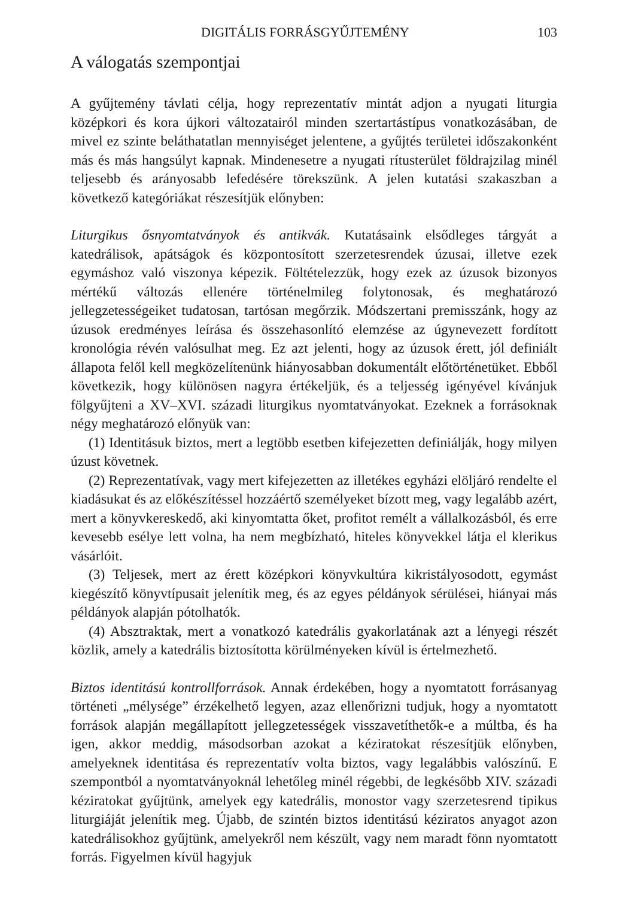DIGITÁLIS FORRÁSGYŰJTEMÉNY 103
A válogatás szempontjai
A gyűjtemény távlati célja, hogy reprezentatív mintát adjon a nyugati liturgia középkori és kora újkori változatairól minden szertartástípus vonatkozásában, de mivel ez szinte beláthatatlan mennyiséget jelentene, a gyűjtés területei idő­szakonként más és más hangsúlyt kapnak. Mindenesetre a nyugati rítusterü­let földrajzilag minél teljesebb és arányosabb lefedésére törekszünk. A jelen kutatási szakaszban a következő kategóriákat részesítjük előnyben:
Liturgikus ősnyomtatványok és antikvák. Kutatásaink elsődleges tárgyát a katedrálisok, apátságok és központosított szerzetesrendek úzusai, illetve ezek egymáshoz való viszonya képezik. Föltételezzük, hogy ezek az úzusok bizonyos mértékű változás ellenére történelmileg folytonosak, és meghatározó jellegzetességeiket tudatosan, tartósan megőrzik. Módszertani premisszánk, hogy az úzusok eredményes leírása és összehasonlító elemzése az úgynevezett fordított kronológia révén valósulhat meg. Ez azt jelenti, hogy az úzusok érett, jól definiált állapota felől kell megközelítenünk hiányosabban dokumentált előtörténetüket. Ebből következik, hogy különösen nagyra értékeljük, és a teljesség igényével kívánjuk fölgyűjteni a XV–XVI. századi liturgikus nyomtatványokat. Ezeknek a forrásoknak négy meghatározó előnyük van:
(1) Identitásuk biztos, mert a legtöbb esetben kifejezetten definiálják, hogy milyen úzust követnek.
(2) Reprezentatívak, vagy mert kifejezetten az illetékes egyházi elöljáró rendelte el kiadásukat és az előkészítéssel hozzáértő személyeket bízott meg, vagy legalább azért, mert a könyvkereskedő, aki kinyomtatta őket, profitot remélt a vállalkozásból, és erre kevesebb esélye lett volna, ha nem megbízható, hiteles könyvekkel látja el klerikus vásárlóit.
(3) Teljesek, mert az érett középkori könyvkultúra kikristályosodott, egymást kiegészítő könyvtípusait jelenítik meg, és az egyes példányok sérülései, hiányai más példányok alapján pótolhatók.
(4) Absztraktak, mert a vonatkozó katedrális gyakorlatának azt a lényegi részét közlik, amely a katedrális biztosította körülményeken kívül is értelmezhető.
Biztos identitású kontrollforrások. Annak érdekében, hogy a nyomtatott forrásanyag történeti „mélysége” érzékelhető legyen, azaz ellenőrizni tudjuk, hogy a nyomtatott források alapján megállapított jellegzetességek visszavetíthetők-e a múltba, és ha igen, akkor meddig, másodsorban azokat a kéziratokat részesítjük előnyben, amelyeknek identitása és reprezentatív volta biztos, vagy legalábbis valószínű. E szempontból a nyomtatványoknál lehetőleg minél régebbi, de legkésőbb XIV. századi kéziratokat gyűjtünk, amelyek egy katedrális, monostor vagy szerzetesrend tipikus liturgiáját jelenítik meg. Újabb, de szintén biztos identitású kéziratos anyagot azon katedrálisokhoz gyűjtünk, amelyekről nem készült, vagy nem maradt fönn nyomtatott forrás. Figyelmen kívül hagyjuk